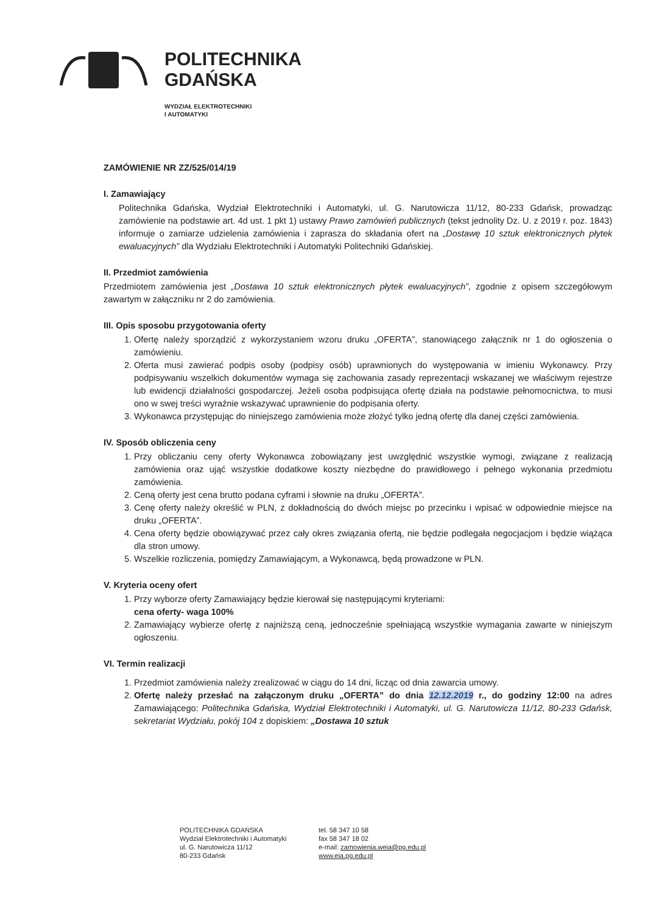POLITECHNIKA
GDAŃSKA
WYDZIAŁ ELEKTROTECHNIKI
I AUTOMATYKI
ZAMÓWIENIE NR ZZ/525/014/19
I. Zamawiający
Politechnika Gdańska, Wydział Elektrotechniki i Automatyki, ul. G. Narutowicza 11/12, 80-233 Gdańsk, prowadząc zamówienie na podstawie art. 4d ust. 1 pkt 1) ustawy Prawo zamówień publicznych (tekst jednolity Dz. U. z 2019 r. poz. 1843) informuje o zamiarze udzielenia zamówienia i zaprasza do składania ofert na „Dostawę 10 sztuk elektronicznych płytek ewaluacyjnych” dla Wydziału Elektrotechniki i Automatyki Politechniki Gdańskiej.
II. Przedmiot zamówienia
Przedmiotem zamówienia jest „Dostawa 10 sztuk elektronicznych płytek ewaluacyjnych”, zgodnie z opisem szczegółowym zawartym w załączniku nr 2 do zamówienia.
III. Opis sposobu przygotowania oferty
1. Ofertę należy sporządzić z wykorzystaniem wzoru druku „OFERTA”, stanowiącego załącznik nr 1 do ogłoszenia o zamówieniu.
2. Oferta musi zawierać podpis osoby (podpisy osób) uprawnionych do występowania w imieniu Wykonawcy. Przy podpisywaniu wszelkich dokumentów wymaga się zachowania zasady reprezentacji wskazanej we właściwym rejestrze lub ewidencji działalności gospodarczej. Jeżeli osoba podpisująca ofertę działa na podstawie pełnomocnictwa, to musi ono w swej treści wyraźnie wskazywać uprawnienie do podpisania oferty.
3. Wykonawca przystępując do niniejszego zamówienia może złożyć tylko jedną ofertę dla danej części zamówienia.
IV. Sposób obliczenia ceny
1. Przy obliczaniu ceny oferty Wykonawca zobowiązany jest uwzględnić wszystkie wymogi, związane z realizacją zamówienia oraz ująć wszystkie dodatkowe koszty niezbędne do prawidłowego i pełnego wykonania przedmiotu zamówienia.
2. Ceną oferty jest cena brutto podana cyframi i słownie na druku „OFERTA”.
3. Cenę oferty należy określić w PLN, z dokładnością do dwóch miejsc po przecinku i wpisać w odpowiednie miejsce na druku „OFERTA”.
4. Cena oferty będzie obowiązywać przez cały okres związania ofertą, nie będzie podlegała negocjacjom i będzie wiążąca dla stron umowy.
5. Wszelkie rozliczenia, pomiędzy Zamawiającym, a Wykonawcą, będą prowadzone w PLN.
V. Kryteria oceny ofert
1. Przy wyborze oferty Zamawiający będzie kierował się następującymi kryteriami:
cena oferty- waga 100%
2. Zamawiający wybierze ofertę z najniższą ceną, jednocześnie spełniającą wszystkie wymagania zawarte w niniejszym ogłoszeniu.
VI. Termin realizacji
1. Przedmiot zamówienia należy zrealizować w ciągu do 14 dni, licząc od dnia zawarcia umowy.
2. Ofertę należy przesłać na załączonym druku „OFERTA” do dnia 12.12.2019 r., do godziny 12:00 na adres Zamawiającego: Politechnika Gdańska, Wydział Elektrotechniki i Automatyki, ul. G. Narutowicza 11/12, 80-233 Gdańsk, sekretariat Wydziału, pokój 104 z dopiskiem: „Dostawa 10 sztuk
POLITECHNIKA GDAŃSKA
Wydział Elektrotechniki i Automatyki
ul. G. Narutowicza 11/12
80-233 Gdańsk
tel. 58 347 10 58
fax 58 347 18 02
e-mail: zamowienia.weia@pg.edu.pl
www.eia.pg.edu.pl